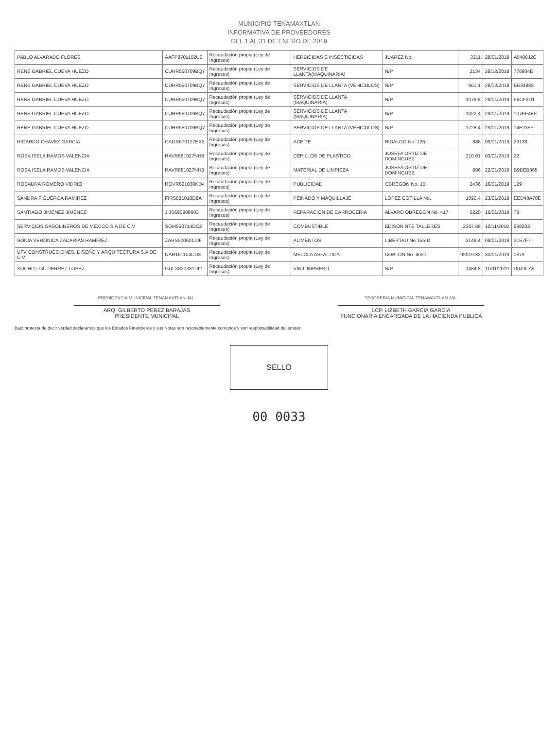MUNICIPIO TENAMAXTLAN
INFORMATIVA DE PROVEEDORES
DEL 1 AL 31 DE ENERO DE 2019
| PABLO ALVARADO FLORES | AAFP8701152U0 | Recaudación propia (Ley de Ingresos) | HERBICIDAS E INSECTICIDAS | JUAREZ No. | 3311 | 28/01/2019 | A5408J2C |
| RENE GABRIEL CUEVA HUEZO | CUHR550709BQ7 | Recaudación propia (Ley de Ingresos) | SERVICIOS DE LLANTA(MAQUINARIA) | N/P | 2134 | 28/12/2018 | 776804E |
| RENE GABRIEL CUEVA HUEZO | CUHR550709BQ7 | Recaudación propia (Ley de Ingresos) | SERVICIOS DE LLANTA (VEHICULOS) | N/P | 661.1 | 28/12/2018 | EE34883 |
| RENE GABRIEL CUEVA HUEZO | CUHR550709BQ7 | Recaudación propia (Ley de Ingresos) | SERVICIOS DE LLANTA (MAQUINARIA) | N/P | 1078.8 | 29/01/2019 | F8CF9D1 |
| RENE GABRIEL CUEVA HUEZO | CUHR550709BQ7 | Recaudación propia (Ley de Ingresos) | SERVICIOS DE LLANTA (MAQUINARIA) | N/P | 1322.4 | 29/01/2019 | 107EF4EF |
| RENE GABRIEL CUEVA HUEZO | CUHR550709BQ7 | Recaudación propia (Ley de Ingresos) | SERVICIOS DE LLANTA (VEHICULOS) | N/P | 1728.4 | 29/01/2019 | 14E235F |
| RICARDO CHAVEZ GARCIA | CAGR670127EX2 | Recaudación propia (Ley de Ingresos) | ACEITE | HIDALGO No. 126 | 886 | 09/01/2019 | 29138 |
| ROSA ISELA RAMOS VALENCIA | RAVR881027NH8 | Recaudación propia (Ley de Ingresos) | CEPILLOS DE PLASTICO | JOSEFA ORTIZ DE DOMINGUEZ | 210.01 | 03/01/2019 | 22 |
| ROSA ISELA RAMOS VALENCIA | RAVR881027NH8 | Recaudación propia (Ley de Ingresos) | MATERIAL DE LIMPIEZA | JOSEFA ORTIZ DE DOMINGUEZ | 896 | 22/01/2019 | B9BEB365 |
| ROSAURA ROMERO VIDRIO | ROVR821030KD4 | Recaudación propia (Ley de Ingresos) | PUBLICIDAD | OBREGON No. 10 | 2436 | 16/01/2019 | 129 |
| SANDRA FIGUEROA RAMIREZ | FIRS881018D8A | Recaudación propia (Ley de Ingresos) | PEINADO Y MAQUILLAJE | LOPEZ COTILLA No. | 1090.4 | 23/01/2019 | EED48A70E |
| SANTIAGO JIMENEZ JIMENEZ | JIJS690908603 | Recaudación propia (Ley de Ingresos) | REPARACION DE CARROCERIA | ALVARO OBREGON No. 417 | 5220 | 16/01/2019 | 73 |
| SERVICIOS GASOLINEROS DE MEXICO S.A DE C.V | SGM950714DC2 | Recaudación propia (Ley de Ingresos) | COMBUSTIBLE | EDISON NTE TALLERES | 2367.89 | 10/11/2018 | 898202 |
| SONIA VERONICA ZACARIAS RAMIREZ | ZARS900601JJ6 | Recaudación propia (Ley de Ingresos) | ALIMENTOS | LIBERTAD No 155-D | 3149.4 | 08/01/2019 | 21E7F7 |
| UFV CONSTRUCCIONES, DISEÑO Y ARQUITECTURA S.A DE C.V | UAR161104CU3 | Recaudación propia (Ley de Ingresos) | MEZCLA ASFALTICA | DOBLON No. 4037 | 92019.32 | 30/01/2019 | 0879 |
| XOCHITL GUTIERREZ LOPEZ | GULX820331DI2 | Recaudación propia (Ley de Ingresos) | VINIL IMPRESO | N/P | 1484.8 | 11/01/2019 | D0J9CA5 |
PRESIDENCIA MUNICIPAL TENAMAXTLAN JAL.
ARQ. GILBERTO PEREZ BARAJAS
PRESIDENTE MUNICIPAL
TESORERIA MUNICIPAL TENAMAXTLAN JAL.
LCP. LIZBETH GARCIA GARCIA
FUNCIONARIA ENCARGADA DE LA HACIENDA PUBLICA
Bajo protesta de decir verdad declaramos que los Estados Financieros y sus Notas son razonablemente correctos y son responsabilidad del emisor.
SELLO
00 0033